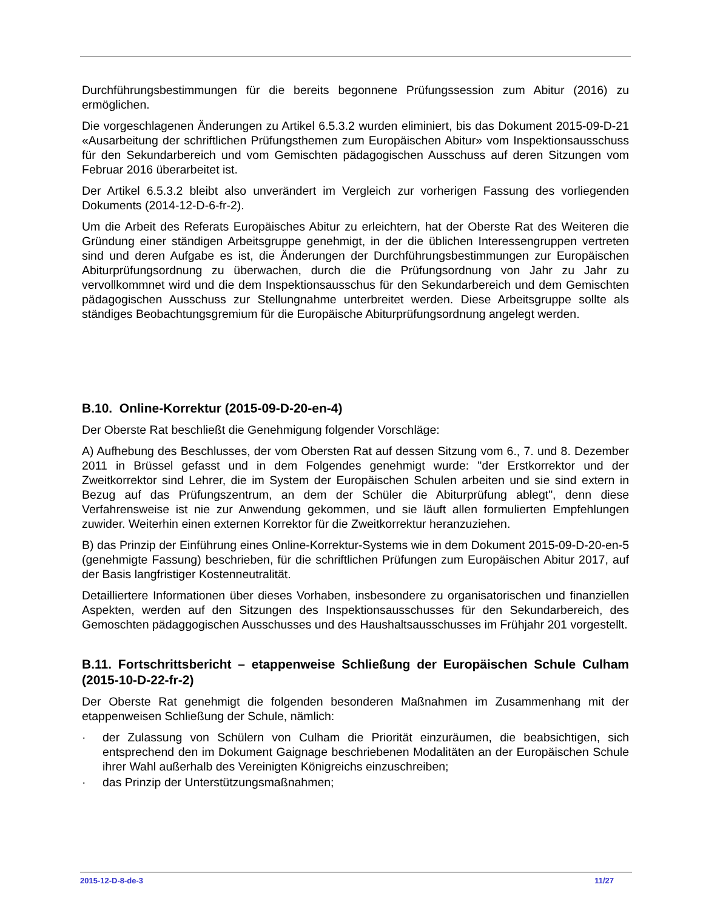Durchführungsbestimmungen für die bereits begonnene Prüfungssession zum Abitur (2016) zu ermöglichen.
Die vorgeschlagenen Änderungen zu Artikel 6.5.3.2 wurden eliminiert, bis das Dokument 2015-09-D-21 «Ausarbeitung der schriftlichen Prüfungsthemen zum Europäischen Abitur» vom Inspektionsausschuss für den Sekundarbereich und vom Gemischten pädagogischen Ausschuss auf deren Sitzungen vom Februar 2016 überarbeitet ist.
Der Artikel 6.5.3.2 bleibt also unverändert im Vergleich zur vorherigen Fassung des vorliegenden Dokuments (2014-12-D-6-fr-2).
Um die Arbeit des Referats Europäisches Abitur zu erleichtern, hat der Oberste Rat des Weiteren die Gründung einer ständigen Arbeitsgruppe genehmigt, in der die üblichen Interessengruppen vertreten sind und deren Aufgabe es ist, die Änderungen der Durchführungsbestimmungen zur Europäischen Abiturprüfungsordnung zu überwachen, durch die die Prüfungsordnung von Jahr zu Jahr zu vervollkommnet wird und die dem Inspektionsausschus für den Sekundarbereich und dem Gemischten pädagogischen Ausschuss zur Stellungnahme unterbreitet werden. Diese Arbeitsgruppe sollte als ständiges Beobachtungsgremium für die Europäische Abiturprüfungsordnung angelegt werden.
B.10. Online-Korrektur (2015-09-D-20-en-4)
Der Oberste Rat beschließt die Genehmigung folgender Vorschläge:
A) Aufhebung des Beschlusses, der vom Obersten Rat auf dessen Sitzung vom 6., 7. und 8. Dezember 2011 in Brüssel gefasst und in dem Folgendes genehmigt wurde: "der Erstkorrektor und der Zweitkorrektor sind Lehrer, die im System der Europäischen Schulen arbeiten und sie sind extern in Bezug auf das Prüfungszentrum, an dem der Schüler die Abiturprüfung ablegt", denn diese Verfahrensweise ist nie zur Anwendung gekommen, und sie läuft allen formulierten Empfehlungen zuwider. Weiterhin einen externen Korrektor für die Zweitkorrektur heranzuziehen.
B) das Prinzip der Einführung eines Online-Korrektur-Systems wie in dem Dokument 2015-09-D-20-en-5 (genehmigte Fassung) beschrieben, für die schriftlichen Prüfungen zum Europäischen Abitur 2017, auf der Basis langfristiger Kostenneutralität.
Detailliertere Informationen über dieses Vorhaben, insbesondere zu organisatorischen und finanziellen Aspekten, werden auf den Sitzungen des Inspektionsausschusses für den Sekundarbereich, des Gemoschten pädaggogischen Ausschusses und des Haushaltsausschusses im Frühjahr 201 vorgestellt.
B.11. Fortschrittsbericht – etappenweise Schließung der Europäischen Schule Culham (2015-10-D-22-fr-2)
Der Oberste Rat genehmigt die folgenden besonderen Maßnahmen im Zusammenhang mit der etappenweisen Schließung der Schule, nämlich:
· der Zulassung von Schülern von Culham die Priorität einzuräumen, die beabsichtigen, sich entsprechend den im Dokument Gaignage beschriebenen Modalitäten an der Europäischen Schule ihrer Wahl außerhalb des Vereinigten Königreichs einzuschreiben;
· das Prinzip der Unterstützungsmaßnahmen;
2015-12-D-8-de-3 11/27